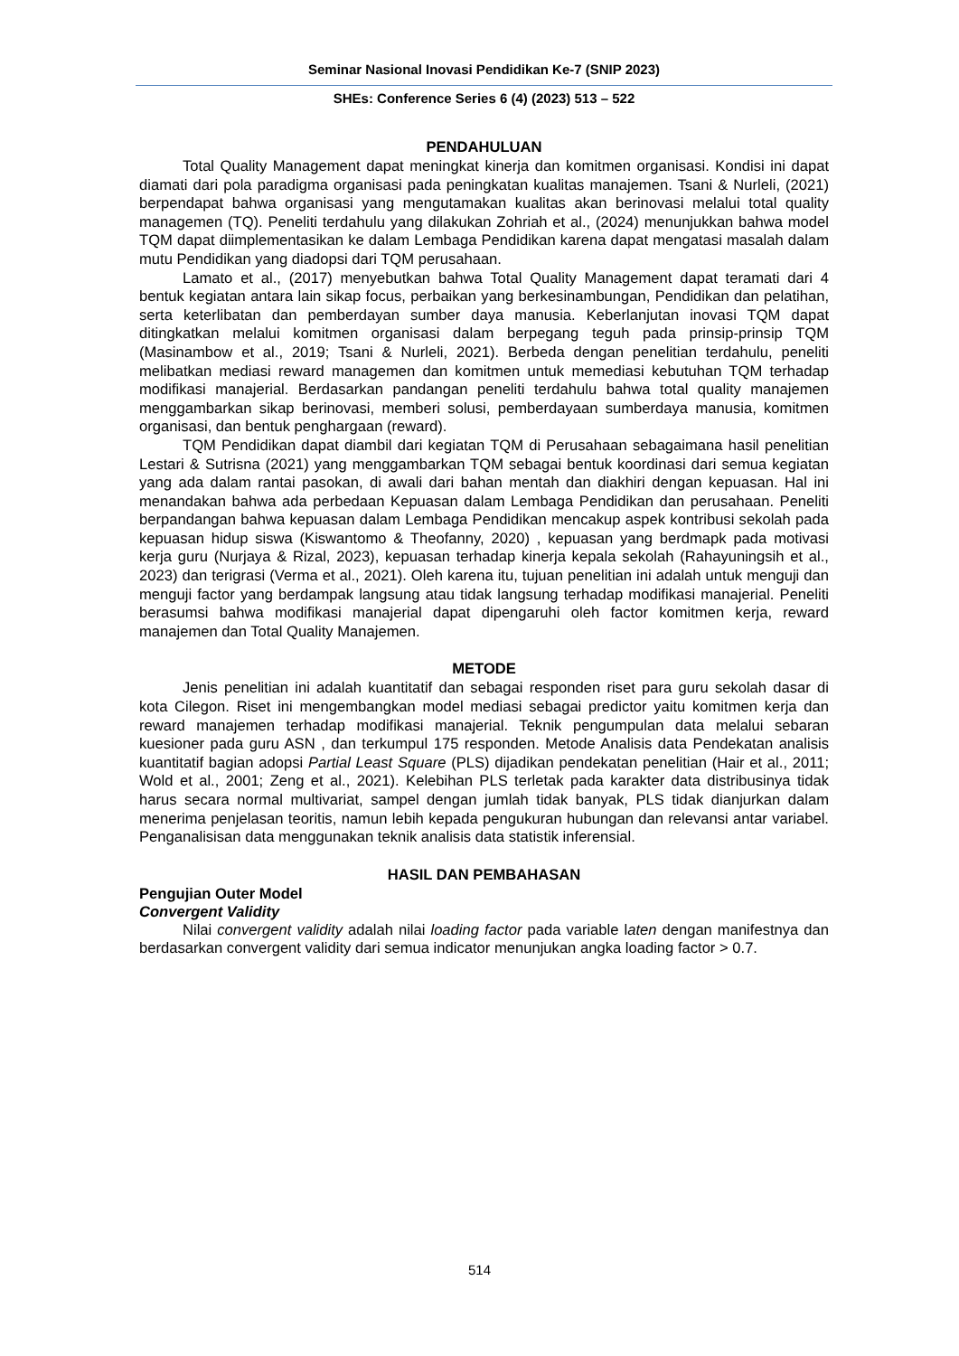Seminar Nasional Inovasi Pendidikan Ke-7 (SNIP 2023)
SHEs: Conference Series 6 (4) (2023) 513 – 522
PENDAHULUAN
Total Quality Management dapat meningkat kinerja dan komitmen organisasi. Kondisi ini dapat diamati dari pola paradigma organisasi pada peningkatan kualitas manajemen. Tsani & Nurleli, (2021) berpendapat bahwa organisasi yang mengutamakan kualitas akan berinovasi melalui total quality managemen (TQ). Peneliti terdahulu yang dilakukan Zohriah et al., (2024) menunjukkan bahwa model TQM dapat diimplementasikan ke dalam Lembaga Pendidikan karena dapat mengatasi masalah dalam mutu Pendidikan yang diadopsi dari TQM perusahaan.
Lamato et al., (2017) menyebutkan bahwa Total Quality Management dapat teramati dari 4 bentuk kegiatan antara lain sikap focus, perbaikan yang berkesinambungan, Pendidikan dan pelatihan, serta keterlibatan dan pemberdayan sumber daya manusia. Keberlanjutan inovasi TQM dapat ditingkatkan melalui komitmen organisasi dalam berpegang teguh pada prinsip-prinsip TQM (Masinambow et al., 2019; Tsani & Nurleli, 2021). Berbeda dengan penelitian terdahulu, peneliti melibatkan mediasi reward managemen dan komitmen untuk memediasi kebutuhan TQM terhadap modifikasi manajerial. Berdasarkan pandangan peneliti terdahulu bahwa total quality manajemen menggambarkan sikap berinovasi, memberi solusi, pemberdayaan sumberdaya manusia, komitmen organisasi, dan bentuk penghargaan (reward).
TQM Pendidikan dapat diambil dari kegiatan TQM di Perusahaan sebagaimana hasil penelitian Lestari & Sutrisna (2021) yang menggambarkan TQM sebagai bentuk koordinasi dari semua kegiatan yang ada dalam rantai pasokan, di awali dari bahan mentah dan diakhiri dengan kepuasan. Hal ini menandakan bahwa ada perbedaan Kepuasan dalam Lembaga Pendidikan dan perusahaan. Peneliti berpandangan bahwa kepuasan dalam Lembaga Pendidikan mencakup aspek kontribusi sekolah pada kepuasan hidup siswa (Kiswantomo & Theofanny, 2020) , kepuasan yang berdmapk pada motivasi kerja guru (Nurjaya & Rizal, 2023), kepuasan terhadap kinerja kepala sekolah (Rahayuningsih et al., 2023) dan terigrasi (Verma et al., 2021). Oleh karena itu, tujuan penelitian ini adalah untuk menguji dan menguji factor yang berdampak langsung atau tidak langsung terhadap modifikasi manajerial. Peneliti berasumsi bahwa modifikasi manajerial dapat dipengaruhi oleh factor komitmen kerja, reward manajemen dan Total Quality Manajemen.
METODE
Jenis penelitian ini adalah kuantitatif dan sebagai responden riset para guru sekolah dasar di kota Cilegon. Riset ini mengembangkan model mediasi sebagai predictor yaitu komitmen kerja dan reward manajemen terhadap modifikasi manajerial. Teknik pengumpulan data melalui sebaran kuesioner pada guru ASN , dan terkumpul 175 responden. Metode Analisis data Pendekatan analisis kuantitatif bagian adopsi Partial Least Square (PLS) dijadikan pendekatan penelitian (Hair et al., 2011; Wold et al., 2001; Zeng et al., 2021). Kelebihan PLS terletak pada karakter data distribusinya tidak harus secara normal multivariat, sampel dengan jumlah tidak banyak, PLS tidak dianjurkan dalam menerima penjelasan teoritis, namun lebih kepada pengukuran hubungan dan relevansi antar variabel. Penganalisisan data menggunakan teknik analisis data statistik inferensial.
HASIL DAN PEMBAHASAN
Pengujian Outer Model
Convergent Validity
Nilai convergent validity adalah nilai loading factor pada variable laten dengan manifestnya dan berdasarkan convergent validity dari semua indicator menunjukan angka loading factor > 0.7.
514